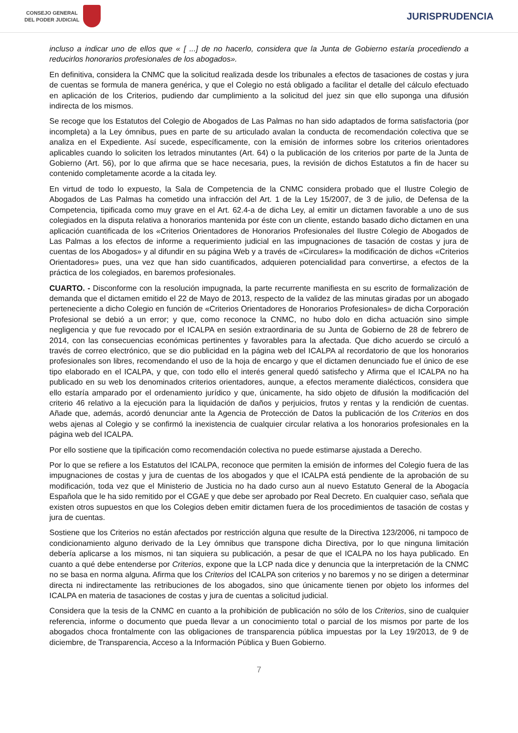CONSEJO GENERAL
DEL PODER JUDICIAL
JURISPRUDENCIA
incluso a indicar uno de ellos que « [ ...] de no hacerlo, considera que la Junta de Gobierno estaría procediendo a reducirlos honorarios profesionales de los abogados».
En definitiva, considera la CNMC que la solicitud realizada desde los tribunales a efectos de tasaciones de costas y jura de cuentas se formula de manera genérica, y que el Colegio no está obligado a facilitar el detalle del cálculo efectuado en aplicación de los Criterios, pudiendo dar cumplimiento a la solicitud del juez sin que ello suponga una difusión indirecta de los mismos.
Se recoge que los Estatutos del Colegio de Abogados de Las Palmas no han sido adaptados de forma satisfactoria (por incompleta) a la Ley ómnibus, pues en parte de su articulado avalan la conducta de recomendación colectiva que se analiza en el Expediente. Así sucede, específicamente, con la emisión de informes sobre los criterios orientadores aplicables cuando lo soliciten los letrados minutantes (Art. 64) o la publicación de los criterios por parte de la Junta de Gobierno (Art. 56), por lo que afirma que se hace necesaria, pues, la revisión de dichos Estatutos a fin de hacer su contenido completamente acorde a la citada ley.
En virtud de todo lo expuesto, la Sala de Competencia de la CNMC considera probado que el Ilustre Colegio de Abogados de Las Palmas ha cometido una infracción del Art. 1 de la Ley 15/2007, de 3 de julio, de Defensa de la Competencia, tipificada como muy grave en el Art. 62.4-a de dicha Ley, al emitir un dictamen favorable a uno de sus colegiados en la disputa relativa a honorarios mantenida por éste con un cliente, estando basado dicho dictamen en una aplicación cuantificada de los «Criterios Orientadores de Honorarios Profesionales del Ilustre Colegio de Abogados de Las Palmas a los efectos de informe a requerimiento judicial en las impugnaciones de tasación de costas y jura de cuentas de los Abogados» y al difundir en su página Web y a través de «Circulares» la modificación de dichos «Criterios Orientadores» pues, una vez que han sido cuantificados, adquieren potencialidad para convertirse, a efectos de la práctica de los colegiados, en baremos profesionales.
CUARTO. - Disconforme con la resolución impugnada, la parte recurrente manifiesta en su escrito de formalización de demanda que el dictamen emitido el 22 de Mayo de 2013, respecto de la validez de las minutas giradas por un abogado perteneciente a dicho Colegio en función de «Criterios Orientadores de Honorarios Profesionales» de dicha Corporación Profesional se debió a un error; y que, como reconoce la CNMC, no hubo dolo en dicha actuación sino simple negligencia y que fue revocado por el ICALPA en sesión extraordinaria de su Junta de Gobierno de 28 de febrero de 2014, con las consecuencias económicas pertinentes y favorables para la afectada. Que dicho acuerdo se circuló a través de correo electrónico, que se dio publicidad en la página web del ICALPA al recordatorio de que los honorarios profesionales son libres, recomendando el uso de la hoja de encargo y que el dictamen denunciado fue el único de ese tipo elaborado en el ICALPA, y que, con todo ello el interés general quedó satisfecho y Afirma que el ICALPA no ha publicado en su web los denominados criterios orientadores, aunque, a efectos meramente dialécticos, considera que ello estaría amparado por el ordenamiento jurídico y que, únicamente, ha sido objeto de difusión la modificación del criterio 46 relativo a la ejecución para la liquidación de daños y perjuicios, frutos y rentas y la rendición de cuentas. Añade que, además, acordó denunciar ante la Agencia de Protección de Datos la publicación de los Criterios en dos webs ajenas al Colegio y se confirmó la inexistencia de cualquier circular relativa a los honorarios profesionales en la página web del ICALPA.
Por ello sostiene que la tipificación como recomendación colectiva no puede estimarse ajustada a Derecho.
Por lo que se refiere a los Estatutos del ICALPA, reconoce que permiten la emisión de informes del Colegio fuera de las impugnaciones de costas y jura de cuentas de los abogados y que el ICALPA está pendiente de la aprobación de su modificación, toda vez que el Ministerio de Justicia no ha dado curso aun al nuevo Estatuto General de la Abogacía Española que le ha sido remitido por el CGAE y que debe ser aprobado por Real Decreto. En cualquier caso, señala que existen otros supuestos en que los Colegios deben emitir dictamen fuera de los procedimientos de tasación de costas y jura de cuentas.
Sostiene que los Criterios no están afectados por restricción alguna que resulte de la Directiva 123/2006, ni tampoco de condicionamiento alguno derivado de la Ley ómnibus que transpone dicha Directiva, por lo que ninguna limitación debería aplicarse a los mismos, ni tan siquiera su publicación, a pesar de que el ICALPA no los haya publicado. En cuanto a qué debe entenderse por Criterios, expone que la LCP nada dice y denuncia que la interpretación de la CNMC no se basa en norma alguna. Afirma que los Criterios del ICALPA son criterios y no baremos y no se dirigen a determinar directa ni indirectamente las retribuciones de los abogados, sino que únicamente tienen por objeto los informes del ICALPA en materia de tasaciones de costas y jura de cuentas a solicitud judicial.
Considera que la tesis de la CNMC en cuanto a la prohibición de publicación no sólo de los Criterios, sino de cualquier referencia, informe o documento que pueda llevar a un conocimiento total o parcial de los mismos por parte de los abogados choca frontalmente con las obligaciones de transparencia pública impuestas por la Ley 19/2013, de 9 de diciembre, de Transparencia, Acceso a la Información Pública y Buen Gobierno.
7